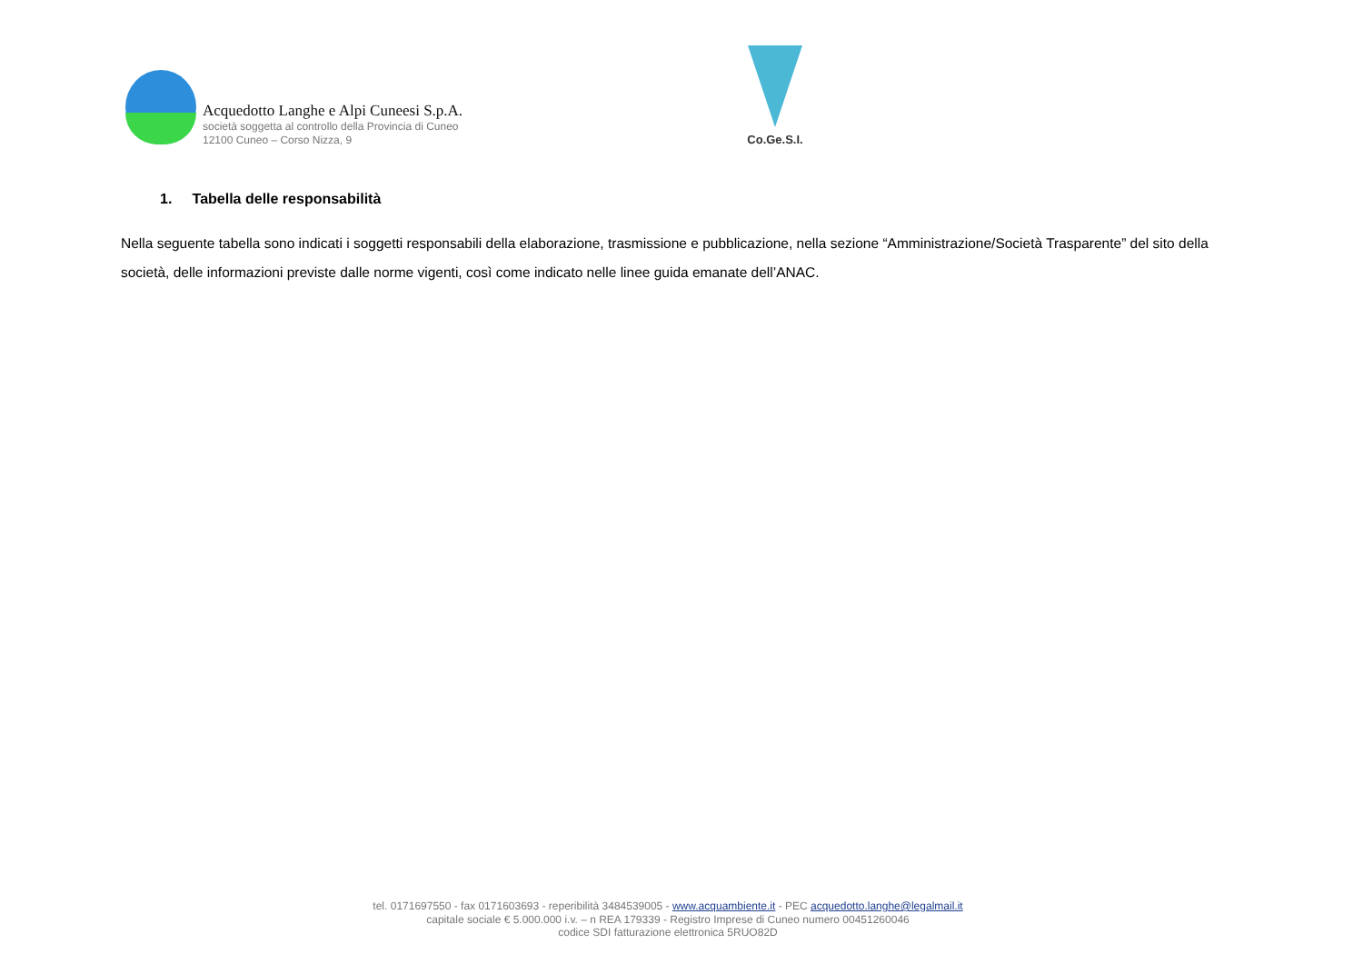Acquedotto Langhe e Alpi Cuneesi S.p.A.
società soggetta al controllo della Provincia di Cuneo
12100 Cuneo – Corso Nizza, 9
Co.Ge.S.I.
1. Tabella delle responsabilità
Nella seguente tabella sono indicati i soggetti responsabili della elaborazione, trasmissione e pubblicazione, nella sezione “Amministrazione/Società Trasparente” del sito della società, delle informazioni previste dalle norme vigenti, così come indicato nelle linee guida emanate dell’ANAC.
tel. 0171697550 - fax 0171603693 - reperibilità 3484539005 - www.acquambiente.it - PEC acquedotto.langhe@legalmail.it
capitale sociale € 5.000.000 i.v. – n REA 179339 - Registro Imprese di Cuneo numero 00451260046
codice SDI fatturazione elettronica 5RUO82D